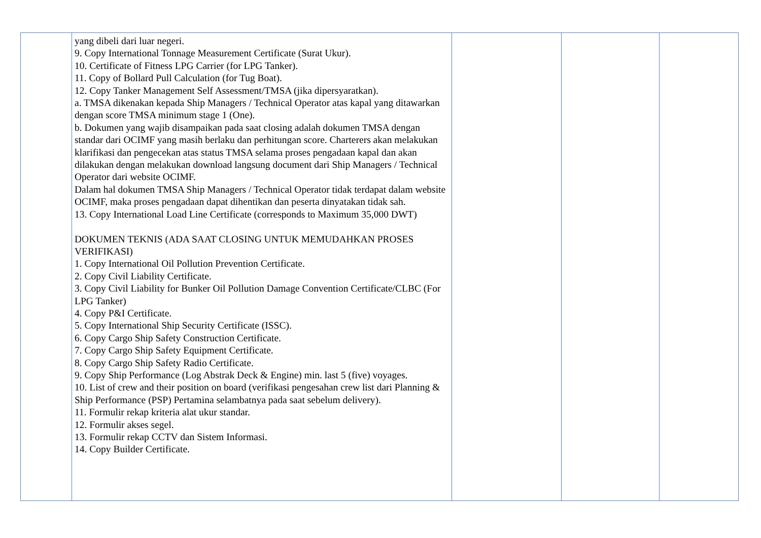| | yang dibeli dari luar negeri. 9. Copy International Tonnage Measurement Certificate (Surat Ukur). 10. Certificate of Fitness LPG Carrier (for LPG Tanker). 11. Copy of Bollard Pull Calculation (for Tug Boat). 12. Copy Tanker Management Self Assessment/TMSA (jika dipersyaratkan). a. TMSA dikenakan kepada Ship Managers / Technical Operator atas kapal yang ditawarkan dengan score TMSA minimum stage 1 (One). b. Dokumen yang wajib disampaikan pada saat closing adalah dokumen TMSA dengan standar dari OCIMF yang masih berlaku dan perhitungan score. Charterers akan melakukan klarifikasi dan pengecekan atas status TMSA selama proses pengadaan kapal dan akan dilakukan dengan melakukan download langsung document dari Ship Managers / Technical Operator dari website OCIMF. Dalam hal dokumen TMSA Ship Managers / Technical Operator tidak terdapat dalam website OCIMF, maka proses pengadaan dapat dihentikan dan peserta dinyatakan tidak sah. 13. Copy International Load Line Certificate (corresponds to Maximum 35,000 DWT) DOKUMEN TEKNIS (ADA SAAT CLOSING UNTUK MEMUDAHKAN PROSES VERIFIKASI) 1. Copy International Oil Pollution Prevention Certificate. 2. Copy Civil Liability Certificate. 3. Copy Civil Liability for Bunker Oil Pollution Damage Convention Certificate/CLBC (For LPG Tanker) 4. Copy P&I Certificate. 5. Copy International Ship Security Certificate (ISSC). 6. Copy Cargo Ship Safety Construction Certificate. 7. Copy Cargo Ship Safety Equipment Certificate. 8. Copy Cargo Ship Safety Radio Certificate. 9. Copy Ship Performance (Log Abstrak Deck & Engine) min. last 5 (five) voyages. 10. List of crew and their position on board (verifikasi pengesahan crew list dari Planning & Ship Performance (PSP) Pertamina selambatnya pada saat sebelum delivery). 11. Formulir rekap kriteria alat ukur standar. 12. Formulir akses segel. 13. Formulir rekap CCTV dan Sistem Informasi. 14. Copy Builder Certificate. | | | |